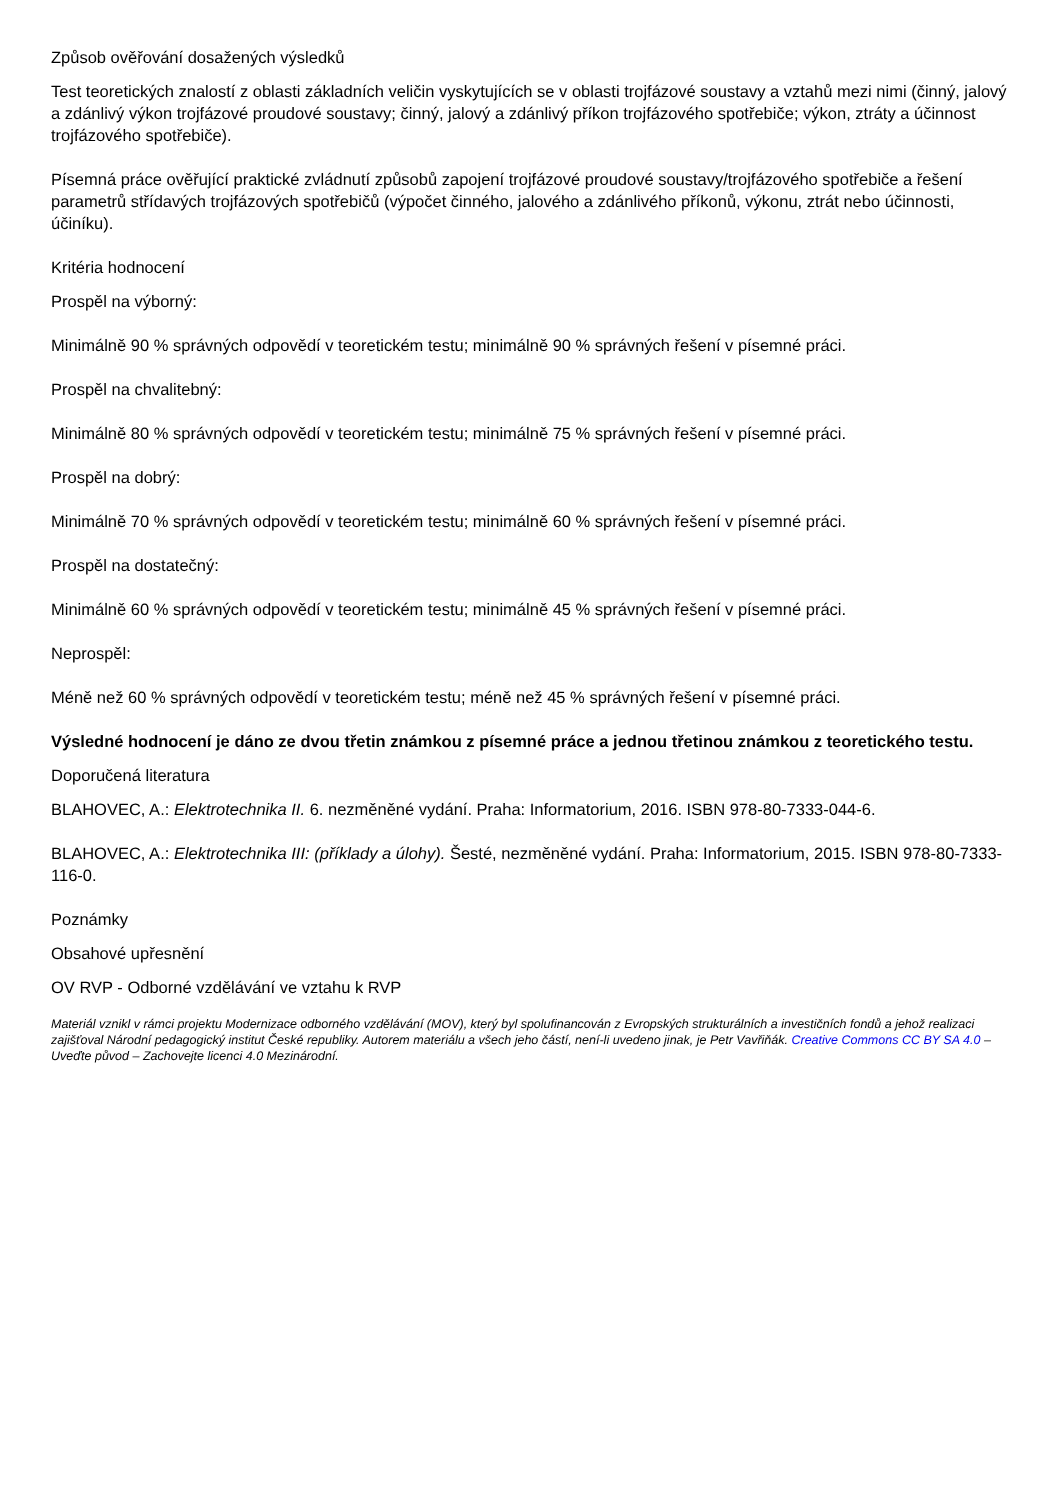Způsob ověřování dosažených výsledků
Test teoretických znalostí z oblasti základních veličin vyskytujících se v oblasti trojfázové soustavy a vztahů mezi nimi (činný, jalový a zdánlivý výkon trojfázové proudové soustavy; činný, jalový a zdánlivý příkon trojfázového spotřebiče; výkon, ztráty a účinnost trojfázového spotřebiče).
Písemná práce ověřující praktické zvládnutí způsobů zapojení trojfázové proudové soustavy/trojfázového spotřebiče a řešení parametrů střídavých trojfázových spotřebičů (výpočet činného, jalového a zdánlivého příkonů, výkonu, ztrát nebo účinnosti, účiníku).
Kritéria hodnocení
Prospěl na výborný:
Minimálně 90 % správných odpovědí v teoretickém testu; minimálně 90 % správných řešení v písemné práci.
Prospěl na chvalitebný:
Minimálně 80 % správných odpovědí v teoretickém testu; minimálně 75 % správných řešení v písemné práci.
Prospěl na dobrý:
Minimálně 70 % správných odpovědí v teoretickém testu; minimálně 60 % správných řešení v písemné práci.
Prospěl na dostatečný:
Minimálně 60 % správných odpovědí v teoretickém testu; minimálně 45 % správných řešení v písemné práci.
Neprospěl:
Méně než 60 % správných odpovědí v teoretickém testu; méně než 45 % správných řešení v písemné práci.
Výsledné hodnocení je dáno ze dvou třetin známkou z písemné práce a jednou třetinou známkou z teoretického testu.
Doporučená literatura
BLAHOVEC, A.: Elektrotechnika II. 6. nezměněné vydání. Praha: Informatorium, 2016. ISBN 978-80-7333-044-6.
BLAHOVEC, A.: Elektrotechnika III: (příklady a úlohy). Šesté, nezměněné vydání. Praha: Informatorium, 2015. ISBN 978-80-7333-116-0.
Poznámky
Obsahové upřesnění
OV RVP - Odborné vzdělávání ve vztahu k RVP
Materiál vznikl v rámci projektu Modernizace odborného vzdělávání (MOV), který byl spolufinancován z Evropských strukturálních a investičních fondů a jehož realizaci zajišťoval Národní pedagogický institut České republiky. Autorem materiálu a všech jeho částí, není-li uvedeno jinak, je Petr Vavřiňák. Creative Commons CC BY SA 4.0 – Uveďte původ – Zachovejte licenci 4.0 Mezinárodní.